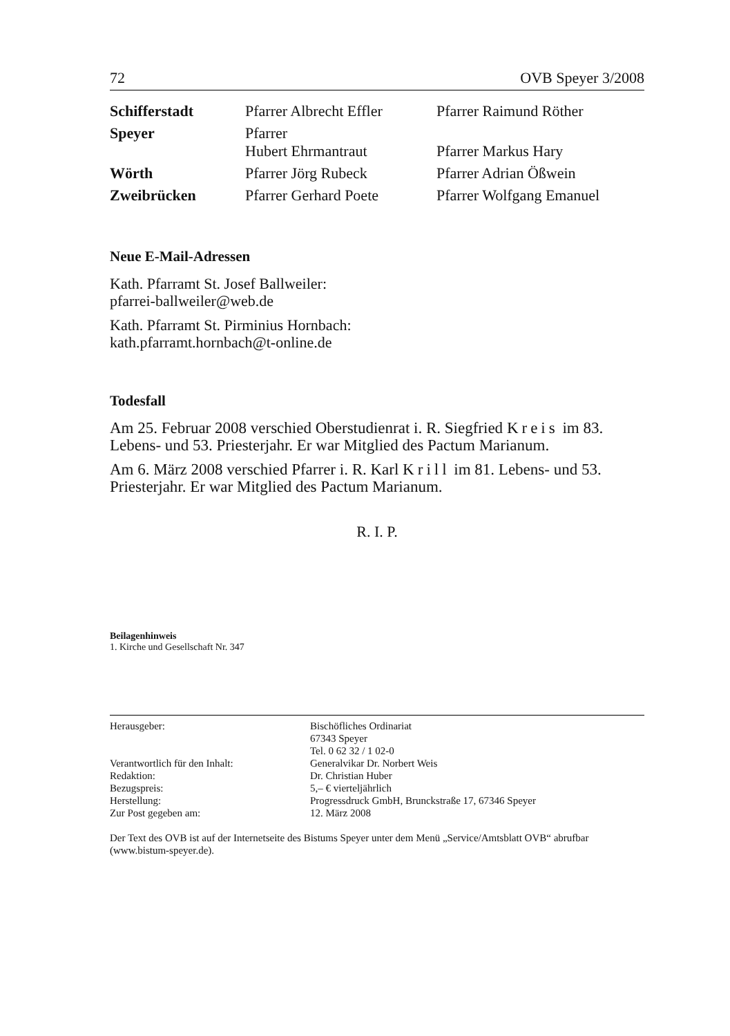72 OVB Speyer 3/2008
| Schifferstadt | Pfarrer Albrecht Effler | Pfarrer Raimund Röther |
| Speyer | Pfarrer Hubert Ehrmantraut | Pfarrer Markus Hary |
| Wörth | Pfarrer Jörg Rubeck | Pfarrer Adrian Ößwein |
| Zweibrücken | Pfarrer Gerhard Poete | Pfarrer Wolfgang Emanuel |
Neue E-Mail-Adressen
Kath. Pfarramt St. Josef Ballweiler:
pfarrei-ballweiler@web.de
Kath. Pfarramt St. Pirminius Hornbach:
kath.pfarramt.hornbach@t-online.de
Todesfall
Am 25. Februar 2008 verschied Oberstudienrat i. R. Siegfried Kreis im 83. Lebens- und 53. Priesterjahr. Er war Mitglied des Pactum Marianum.
Am 6. März 2008 verschied Pfarrer i. R. Karl Krill im 81. Lebens- und 53. Priesterjahr. Er war Mitglied des Pactum Marianum.
R. I. P.
Beilagenhinweis
1. Kirche und Gesellschaft Nr. 347
| Herausgeber: | Bischöfliches Ordinariat 67343 Speyer Tel. 0 62 32 / 1 02-0 |
| Verantwortlich für den Inhalt: | Generalvikar Dr. Norbert Weis |
| Redaktion: | Dr. Christian Huber |
| Bezugspreis: | 5,– € vierteljährlich |
| Herstellung: | Progressdruck GmbH, Brunckstraße 17, 67346 Speyer |
| Zur Post gegeben am: | 12. März 2008 |
Der Text des OVB ist auf der Internetseite des Bistums Speyer unter dem Menü „Service/Amtsblatt OVB“ abrufbar (www.bistum-speyer.de).